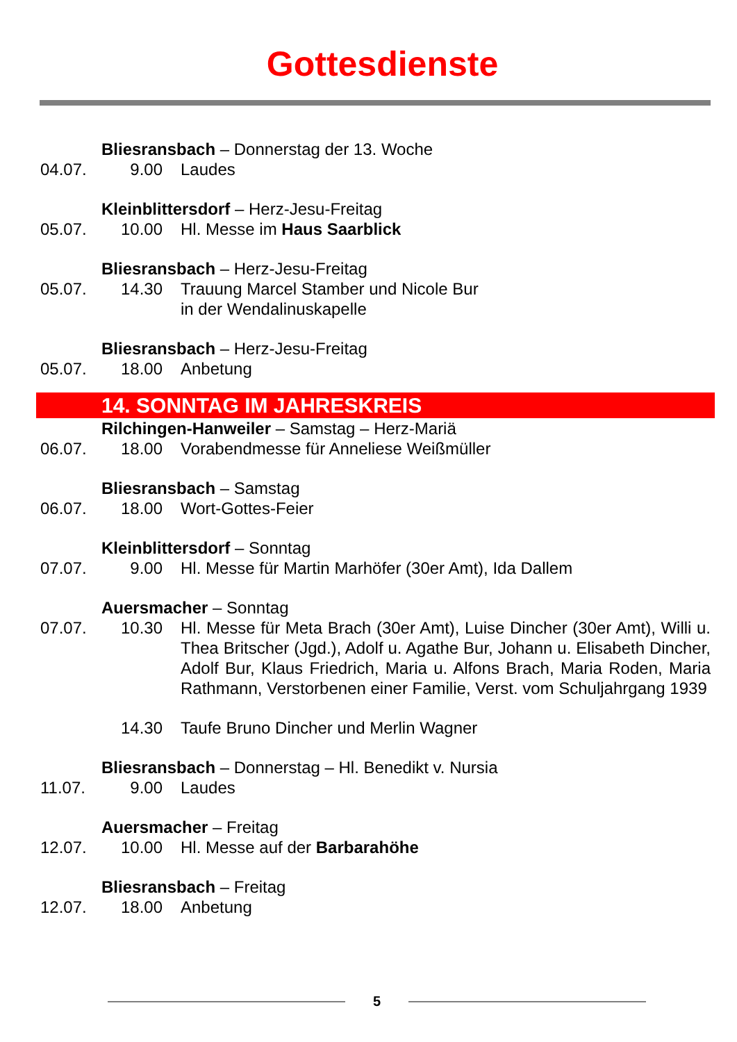Gottesdienste
Bliesransbach – Donnerstag der 13. Woche
04.07. 9.00 Laudes
Kleinblittersdorf – Herz-Jesu-Freitag
05.07. 10.00 Hl. Messe im Haus Saarblick
Bliesransbach – Herz-Jesu-Freitag
05.07. 14.30 Trauung Marcel Stamber und Nicole Bur
in der Wendalinuskapelle
Bliesransbach – Herz-Jesu-Freitag
05.07. 18.00 Anbetung
14. SONNTAG IM JAHRESKREIS
Rilchingen-Hanweiler – Samstag – Herz-Mariä
06.07. 18.00 Vorabendmesse für Anneliese Weißmüller
Bliesransbach – Samstag
06.07. 18.00 Wort-Gottes-Feier
Kleinblittersdorf – Sonntag
07.07. 9.00 Hl. Messe für Martin Marhöfer (30er Amt), Ida Dallem
Auersmacher – Sonntag
07.07. 10.30 Hl. Messe für Meta Brach (30er Amt), Luise Dincher (30er Amt), Willi u. Thea Britscher (Jgd.), Adolf u. Agathe Bur, Johann u. Elisabeth Dincher, Adolf Bur, Klaus Friedrich, Maria u. Alfons Brach, Maria Roden, Maria Rathmann, Verstorbenen einer Familie, Verst. vom Schuljahrgang 1939
14.30 Taufe Bruno Dincher und Merlin Wagner
Bliesransbach – Donnerstag – Hl. Benedikt v. Nursia
11.07. 9.00 Laudes
Auersmacher – Freitag
12.07. 10.00 Hl. Messe auf der Barbarahöhe
Bliesransbach – Freitag
12.07. 18.00 Anbetung
5